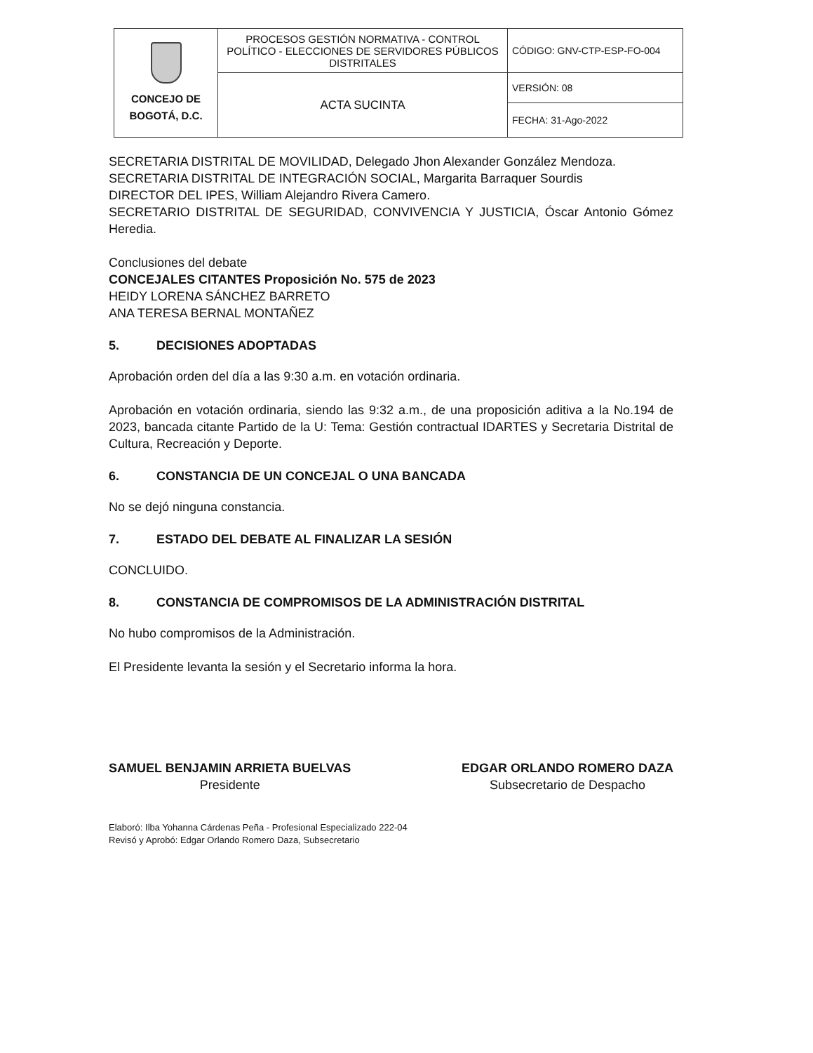| CONCEJO DE BOGOTÁ, D.C. | PROCESOS GESTIÓN NORMATIVA - CONTROL POLÍTICO - ELECCIONES DE SERVIDORES PÚBLICOS DISTRITALES | CÓDIGO: GNV-CTP-ESP-FO-004 |
| | ACTA SUCINTA | VERSIÓN: 08 |
| | | FECHA: 31-Ago-2022 |
SECRETARIA DISTRITAL DE MOVILIDAD, Delegado Jhon Alexander González Mendoza.
SECRETARIA DISTRITAL DE INTEGRACIÓN SOCIAL, Margarita Barraquer Sourdis
DIRECTOR DEL IPES, William Alejandro Rivera Camero.
SECRETARIO DISTRITAL DE SEGURIDAD, CONVIVENCIA Y JUSTICIA, Óscar Antonio Gómez Heredia.
Conclusiones del debate
CONCEJALES CITANTES Proposición No. 575 de 2023
HEIDY LORENA SÁNCHEZ BARRETO
ANA TERESA BERNAL MONTAÑEZ
5. DECISIONES ADOPTADAS
Aprobación orden del día a las 9:30 a.m. en votación ordinaria.
Aprobación en votación ordinaria, siendo las 9:32 a.m., de una proposición aditiva a la No.194 de 2023, bancada citante Partido de la U: Tema: Gestión contractual IDARTES y Secretaria Distrital de Cultura, Recreación y Deporte.
6. CONSTANCIA DE UN CONCEJAL O UNA BANCADA
No se dejó ninguna constancia.
7. ESTADO DEL DEBATE AL FINALIZAR LA SESIÓN
CONCLUIDO.
8. CONSTANCIA DE COMPROMISOS DE LA ADMINISTRACIÓN DISTRITAL
No hubo compromisos de la Administración.
El Presidente levanta la sesión y el Secretario informa la hora.
SAMUEL BENJAMIN ARRIETA BUELVAS
Presidente
EDGAR ORLANDO ROMERO DAZA
Subsecretario de Despacho
Elaboró: Ilba Yohanna Cárdenas Peña - Profesional Especializado 222-04
Revisó y Aprobó: Edgar Orlando Romero Daza, Subsecretario